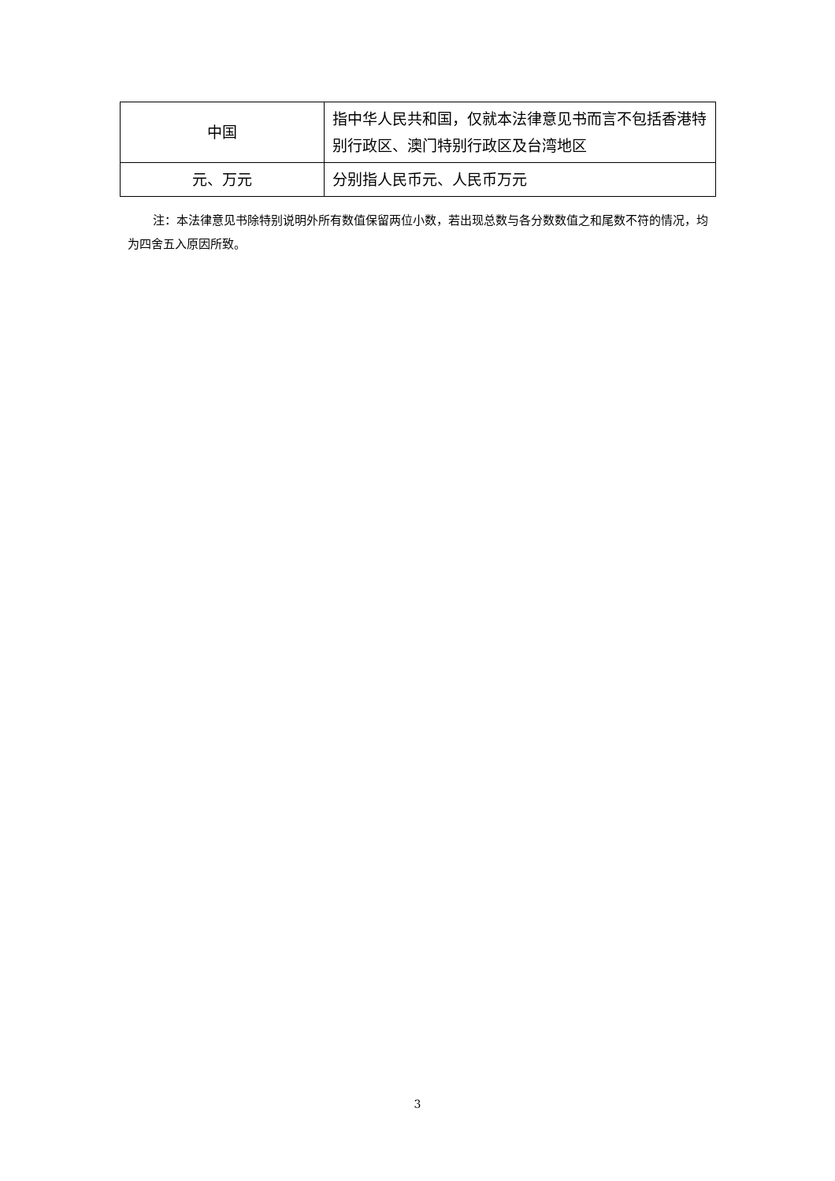| 中国 | 指中华人民共和国，仅就本法律意见书而言不包括香港特别行政区、澳门特别行政区及台湾地区 |
| 元、万元 | 分别指人民币元、人民币万元 |
注：本法律意见书除特别说明外所有数值保留两位小数，若出现总数与各分数数值之和尾数不符的情况，均为四舍五入原因所致。
3